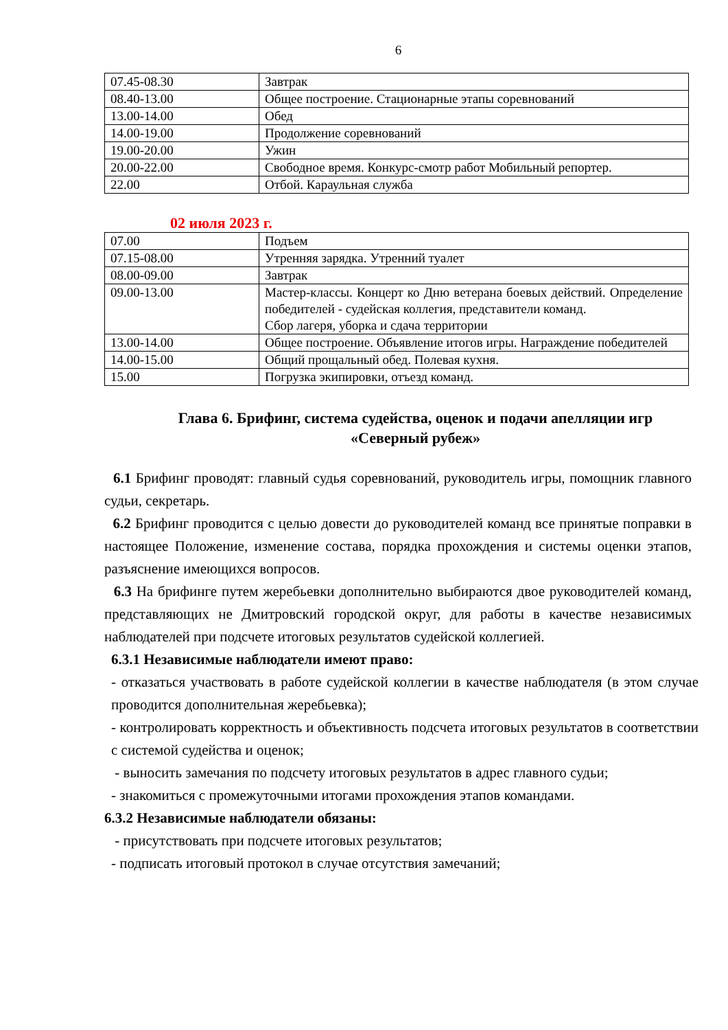6
| 07.45-08.30 | Завтрак |
| 08.40-13.00 | Общее построение. Стационарные этапы соревнований |
| 13.00-14.00 | Обед |
| 14.00-19.00 | Продолжение соревнований |
| 19.00-20.00 | Ужин |
| 20.00-22.00 | Свободное время. Конкурс-смотр работ Мобильный репортер. |
| 22.00 | Отбой. Караульная служба |
02 июля 2023 г.
| 07.00 | Подъем |
| 07.15-08.00 | Утренняя зарядка. Утренний туалет |
| 08.00-09.00 | Завтрак |
| 09.00-13.00 | Мастер-классы. Концерт ко Дню ветерана боевых действий. Определение победителей - судейская коллегия, представители команд. Сбор лагеря, уборка и сдача территории |
| 13.00-14.00 | Общее построение. Объявление итогов игры. Награждение победителей |
| 14.00-15.00 | Общий прощальный обед. Полевая кухня. |
| 15.00 | Погрузка экипировки, отъезд команд. |
Глава 6. Брифинг, система судейства, оценок и подачи апелляции игр «Северный рубеж»
6.1 Брифинг проводят: главный судья соревнований, руководитель игры, помощник главного судьи, секретарь.
6.2 Брифинг проводится с целью довести до руководителей команд все принятые поправки в настоящее Положение, изменение состава, порядка прохождения и системы оценки этапов, разъяснение имеющихся вопросов.
6.3 На брифинге путем жеребьевки дополнительно выбираются двое руководителей команд, представляющих не Дмитровский городской округ, для работы в качестве независимых наблюдателей при подсчете итоговых результатов судейской коллегией.
6.3.1 Независимые наблюдатели имеют право:
- отказаться участвовать в работе судейской коллегии в качестве наблюдателя (в этом случае проводится дополнительная жеребьевка);
- контролировать корректность и объективность подсчета итоговых результатов в соответствии с системой судейства и оценок;
- выносить замечания по подсчету итоговых результатов в адрес главного судьи;
- знакомиться с промежуточными итогами прохождения этапов командами.
6.3.2 Независимые наблюдатели обязаны:
- присутствовать при подсчете итоговых результатов;
- подписать итоговый протокол в случае отсутствия замечаний;